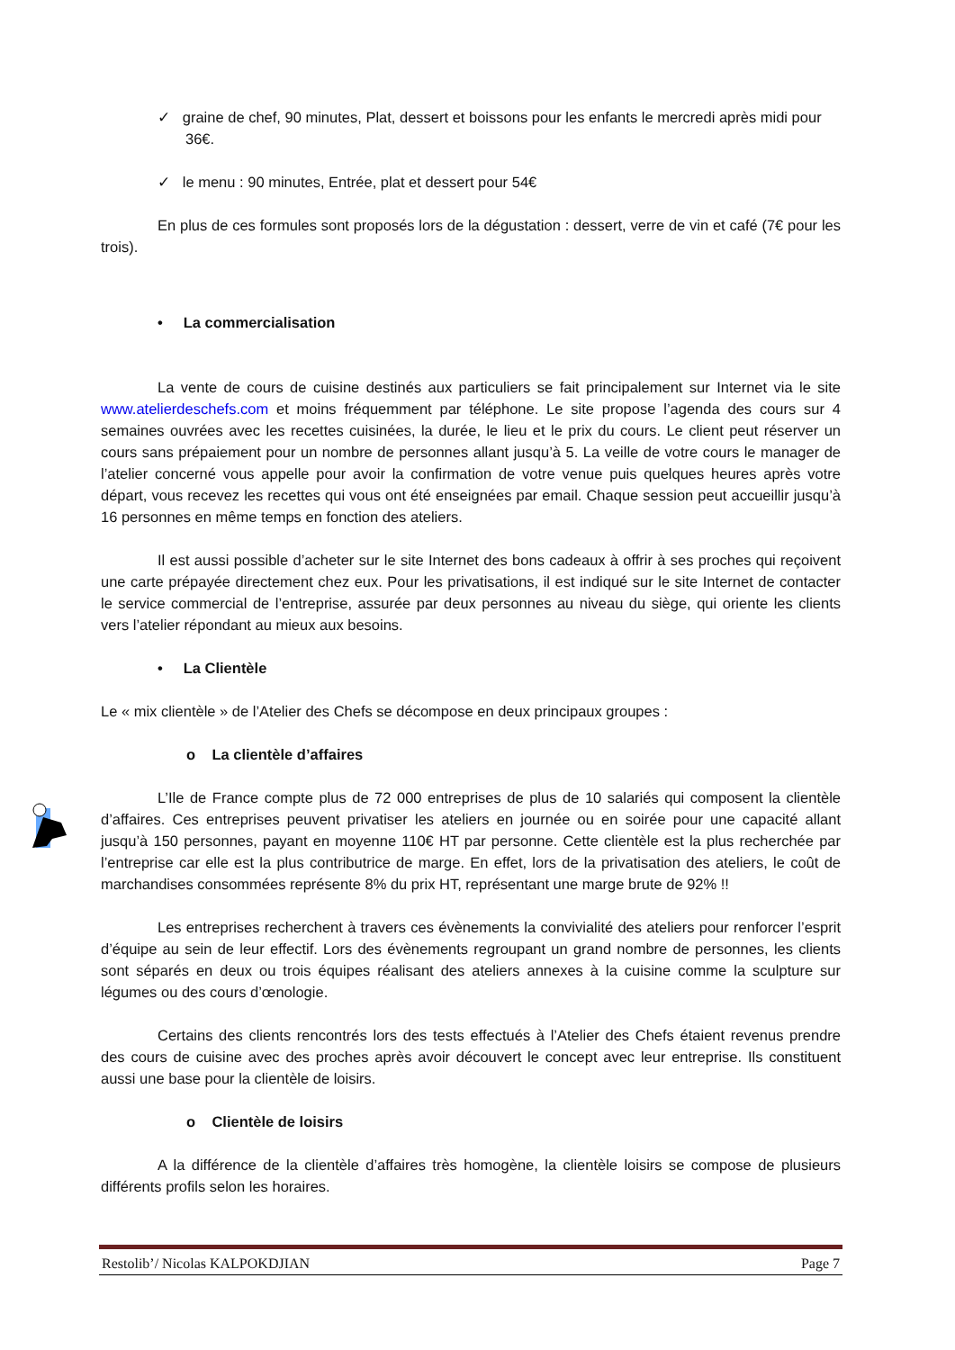✓ graine de chef, 90 minutes, Plat, dessert et boissons pour les enfants le mercredi après midi pour 36€.
✓ le menu : 90 minutes, Entrée, plat et dessert pour 54€
En plus de ces formules sont proposés lors de la dégustation : dessert, verre de vin et café (7€ pour les trois).
• La commercialisation
La vente de cours de cuisine destinés aux particuliers se fait principalement sur Internet via le site www.atelierdeschefs.com et moins fréquemment par téléphone. Le site propose l’agenda des cours sur 4 semaines ouvrées avec les recettes cuisinées, la durée, le lieu et le prix du cours. Le client peut réserver un cours sans prépaiement pour un nombre de personnes allant jusqu’à 5. La veille de votre cours le manager de l’atelier concerné vous appelle pour avoir la confirmation de votre venue puis quelques heures après votre départ, vous recevez les recettes qui vous ont été enseignées par email. Chaque session peut accueillir jusqu’à 16 personnes en même temps en fonction des ateliers.
Il est aussi possible d’acheter sur le site Internet des bons cadeaux à offrir à ses proches qui reçoivent une carte prépayée directement chez eux. Pour les privatisations, il est indiqué sur le site Internet de contacter le service commercial de l’entreprise, assurée par deux personnes au niveau du siège, qui oriente les clients vers l’atelier répondant au mieux aux besoins.
• La Clientèle
Le « mix clientèle » de l’Atelier des Chefs se décompose en deux principaux groupes :
o La clientèle d’affaires
L’Ile de France compte plus de 72 000 entreprises de plus de 10 salariés qui composent la clientèle d’affaires. Ces entreprises peuvent privatiser les ateliers en journée ou en soirée pour une capacité allant jusqu’à 150 personnes, payant en moyenne 110€ HT par personne. Cette clientèle est la plus recherchée par l’entreprise car elle est la plus contributrice de marge. En effet, lors de la privatisation des ateliers, le coût de marchandises consommées représente 8% du prix HT, représentant une marge brute de 92% !!
Les entreprises recherchent à travers ces évènements la convivialité des ateliers pour renforcer l’esprit d’équipe au sein de leur effectif. Lors des évènements regroupant un grand nombre de personnes, les clients sont séparés en deux ou trois équipes réalisant des ateliers annexes à la cuisine comme la sculpture sur légumes ou des cours d’œnologie.
Certains des clients rencontrés lors des tests effectués à l’Atelier des Chefs étaient revenus prendre des cours de cuisine avec des proches après avoir découvert le concept avec leur entreprise. Ils constituent aussi une base pour la clientèle de loisirs.
o Clientèle de loisirs
A la différence de la clientèle d’affaires très homogène, la clientèle loisirs se compose de plusieurs différents profils selon les horaires.
Restolib’/ Nicolas KALPOKDJIAN Page 7